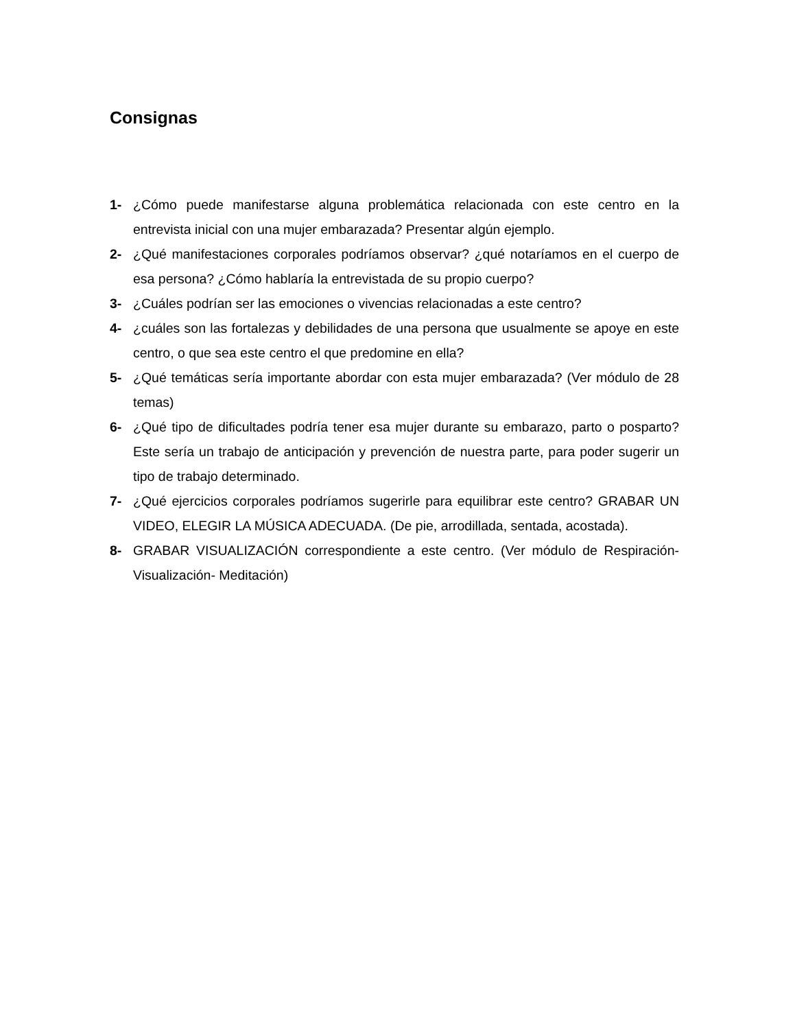Consignas
1- ¿Cómo puede manifestarse alguna problemática relacionada con este centro en la entrevista inicial con una mujer embarazada? Presentar algún ejemplo.
2- ¿Qué manifestaciones corporales podríamos observar? ¿qué notaríamos en el cuerpo de esa persona? ¿Cómo hablaría la entrevistada de su propio cuerpo?
3- ¿Cuáles podrían ser las emociones o vivencias relacionadas a este centro?
4- ¿cuáles son las fortalezas y debilidades de una persona que usualmente se apoye en este centro, o que sea este centro el que predomine en ella?
5- ¿Qué temáticas sería importante abordar con esta mujer embarazada? (Ver módulo de 28 temas)
6- ¿Qué tipo de dificultades podría tener esa mujer durante su embarazo, parto o posparto? Este sería un trabajo de anticipación y prevención de nuestra parte, para poder sugerir un tipo de trabajo determinado.
7- ¿Qué ejercicios corporales podríamos sugerirle para equilibrar este centro? GRABAR UN VIDEO, ELEGIR LA MÚSICA ADECUADA. (De pie, arrodillada, sentada, acostada).
8- GRABAR VISUALIZACIÓN correspondiente a este centro. (Ver módulo de Respiración- Visualización- Meditación)